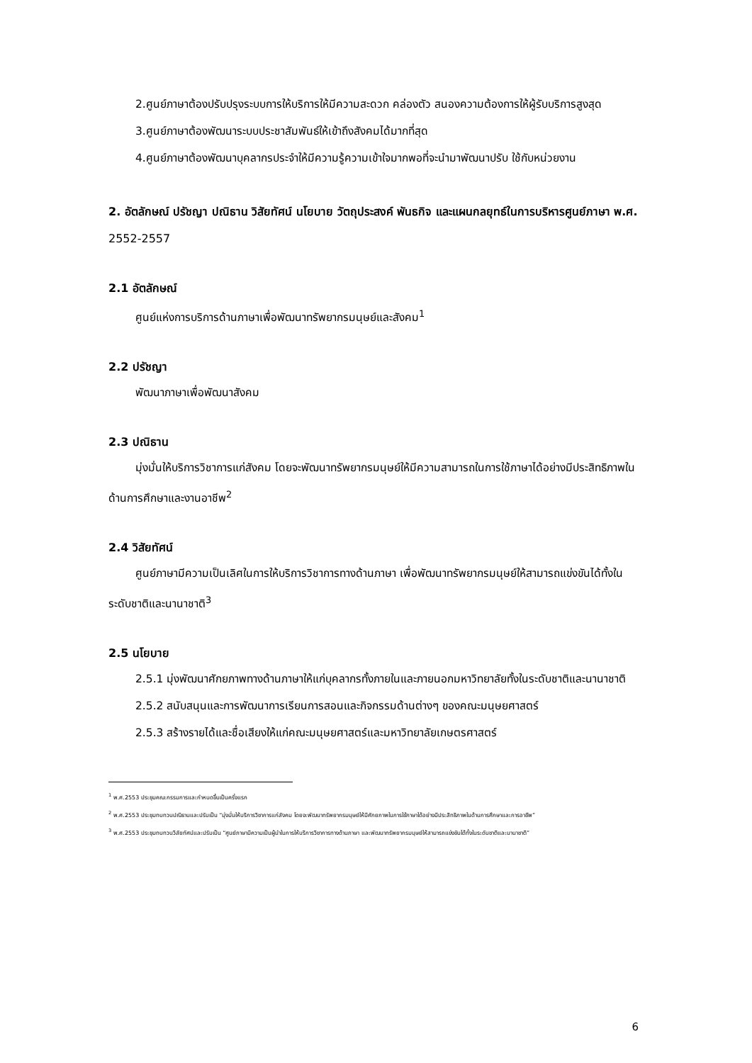2.ศูนย์ภาษาต้องปรับปรุงระบบการให้บริการให้มีความสะดวก คล่องตัว สนองความต้องการให้ผู้รับบริการสูงสุด
3.ศูนย์ภาษาต้องพัฒนาระบบประชาสัมพันธ์ให้เข้าถึงสังคมได้มากที่สุด
4.ศูนย์ภาษาต้องพัฒนาบุคลากรประจำให้มีความรู้ความเข้าใจมากพอที่จะนำมาพัฒนาปรับ ใช้กับหน่วยงาน
2. อัตลักษณ์ ปรัชญา ปณิธาน วิสัยทัศน์ นโยบาย วัตถุประสงค์ พันธกิจ และแผนกลยุทธ์ในการบริหารศูนย์ภาษา พ.ศ. 2552-2557
2.1 อัตลักษณ์
ศูนย์แห่งการบริการด้านภาษาเพื่อพัฒนาทรัพยากรมนุษย์และสังคม<sup>1</sup>
2.2 ปรัชญา
พัฒนาภาษาเพื่อพัฒนาสังคม
2.3 ปณิธาน
มุ่งมั่นให้บริการวิชาการแก่สังคม โดยจะพัฒนาทรัพยากรมนุษย์ให้มีความสามารถในการใช้ภาษาได้อย่างมีประสิทธิภาพในด้านการศึกษาและงานอาชีพ<sup>2</sup>
2.4 วิสัยทัศน์
ศูนย์ภาษามีความเป็นเลิศในการให้บริการวิชาการทางด้านภาษา เพื่อพัฒนาทรัพยากรมนุษย์ให้สามารถแข่งขันได้ทั้งในระดับชาติและนานาชาติ<sup>3</sup>
2.5 นโยบาย
2.5.1 มุ่งพัฒนาศักยภาพทางด้านภาษาให้แก่บุคลากรทั้งภายในและภายนอกมหาวิทยาลัยทั้งในระดับชาติและนานาชาติ
2.5.2 สนับสนุนและการพัฒนาการเรียนการสอนและกิจกรรมด้านต่างๆ ของคณะมนุษยศาสตร์
2.5.3 สร้างรายได้และชื่อเสียงให้แก่คณะมนุษยศาสตร์และมหาวิทยาลัยเกษตรศาสตร์
<sup>1</sup> พ.ศ.2553 ประชุมคณะกรรมการและกำหนดขึ้นเป็นครั้งแรก
<sup>2</sup> พ.ศ.2553 ประชุมทบทวนปณิธานและปรับเป็น “มุ่งมั่นให้บริการวิชาการแก่สังคม โดยจะพัฒนาทรัพยากรมนุษย์ให้มีศักยภาพในการใช้ภาษาได้อย่างมีประสิทธิภาพในด้านการศึกษาและการอาชีพ”
<sup>3</sup> พ.ศ.2553 ประชุมทบทวนวิสัยทัศน์และปรับเป็น “ศูนย์ภาษามีความเป็นผู้นำในการให้บริการวิชาการทางด้านภาษา และพัฒนาทรัพยากรมนุษย์ให้สามารถแข่งขันได้ทั้งในระดับชาติและนานาชาติ”
6